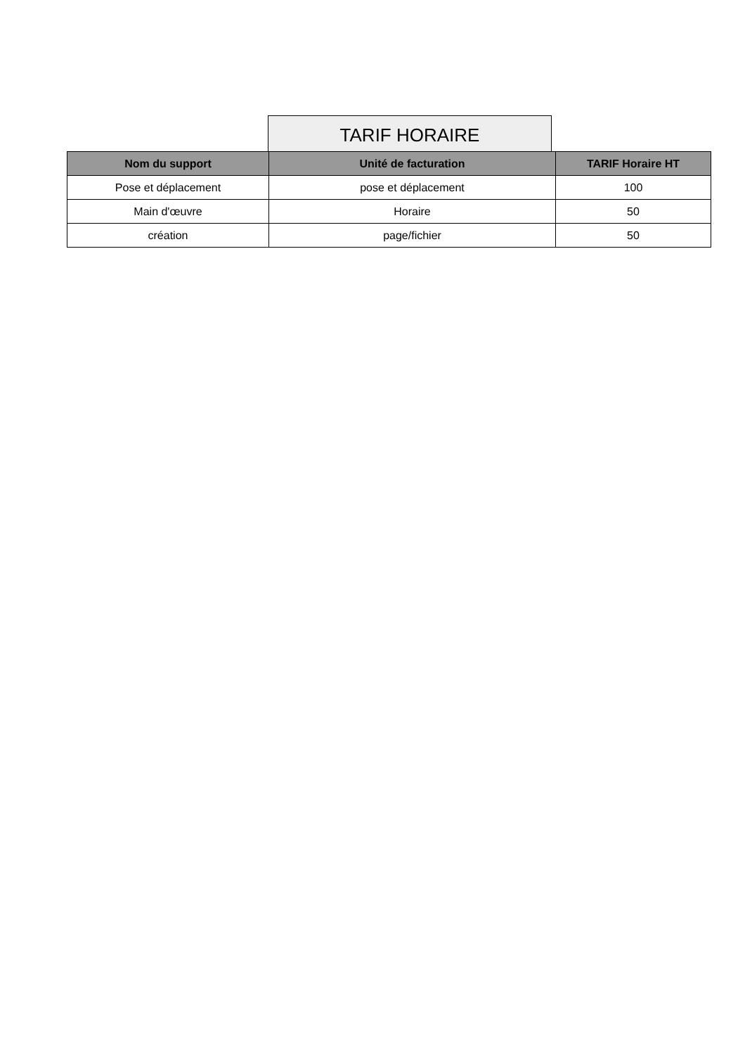TARIF HORAIRE
| Nom du support | Unité de facturation | TARIF Horaire HT |
| --- | --- | --- |
| Pose et déplacement | pose et déplacement | 100 |
| Main d'œuvre | Horaire | 50 |
| création | page/fichier | 50 |